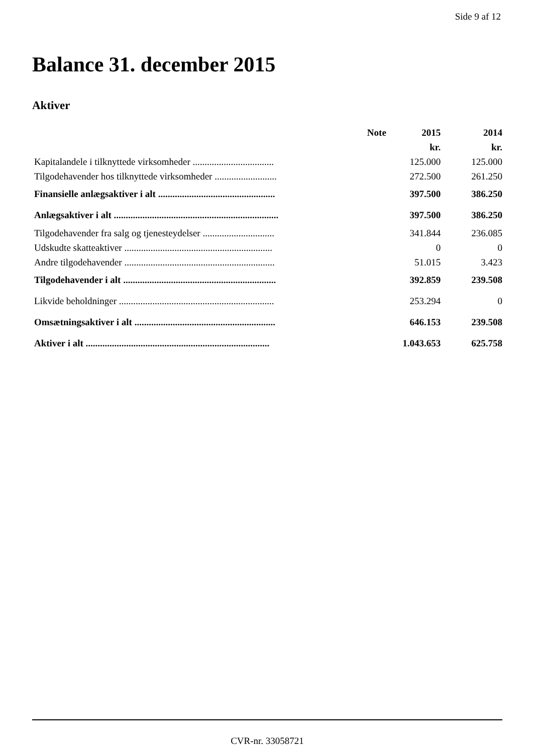Side 9 af 12
Balance 31. december 2015
Aktiver
| | Note | 2015 | 2014 |
| --- | --- | --- | --- |
| | | kr. | kr. |
| Kapitalandele i tilknyttede virksomheder .................................. | | 125.000 | 125.000 |
| Tilgodehavender hos tilknyttede virksomheder .......................... | | 272.500 | 261.250 |
| Finansielle anlægsaktiver i alt ................................................. | | 397.500 | 386.250 |
| Anlægsaktiver i alt ..................................................................... | | 397.500 | 386.250 |
| Tilgodehavender fra salg og tjenesteydelser .............................. | | 341.844 | 236.085 |
| Udskudte skatteaktiver .............................................................. | | 0 | 0 |
| Andre tilgodehavender ............................................................... | | 51.015 | 3.423 |
| Tilgodehavender i alt ................................................................ | | 392.859 | 239.508 |
| Likvide beholdninger ................................................................. | | 253.294 | 0 |
| Omsætningsaktiver i alt ........................................................... | | 646.153 | 239.508 |
| Aktiver i alt ............................................................................. | | 1.043.653 | 625.758 |
CVR-nr. 33058721